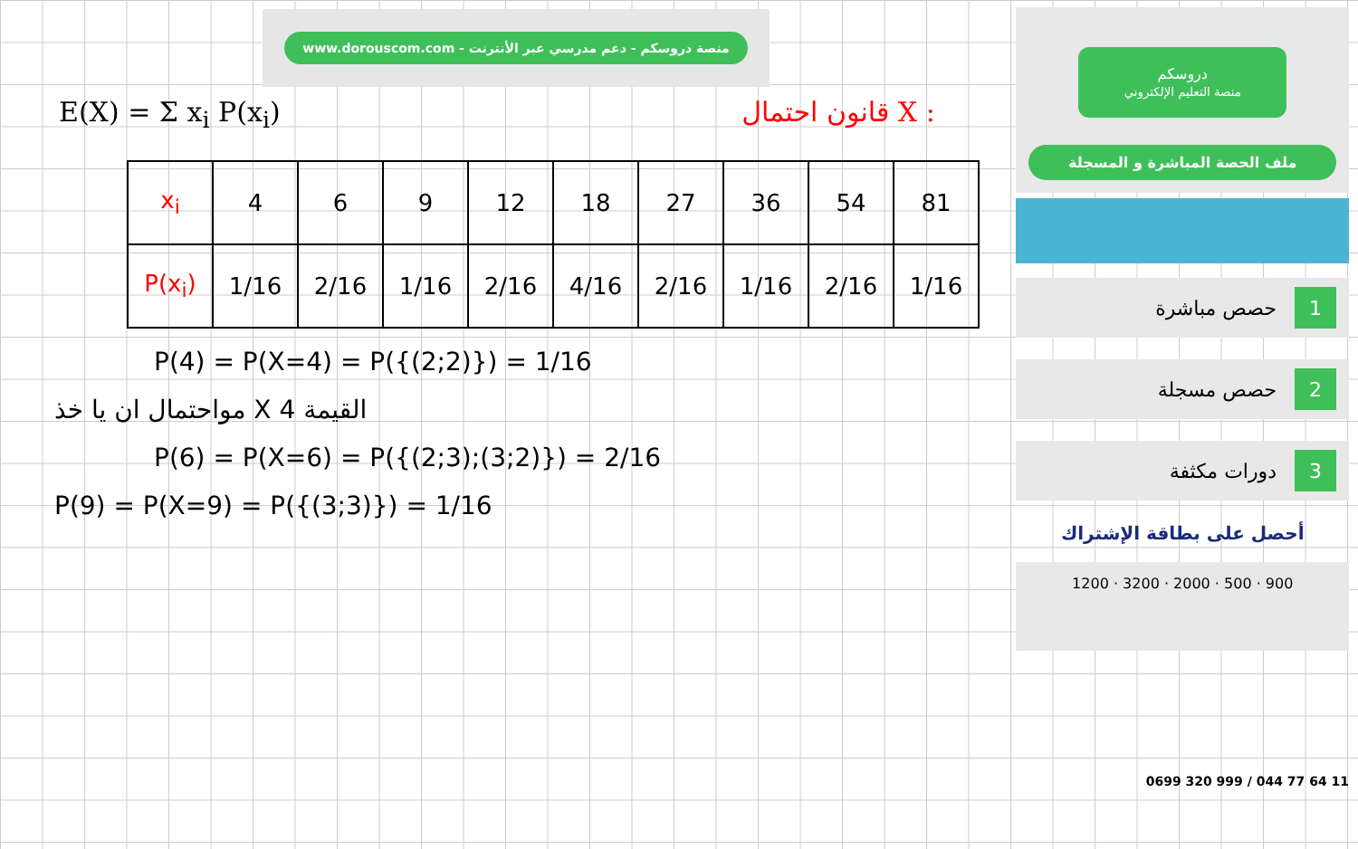www.dorouscom.com - منصة دروسكم - دعم مدرسي عبر الأنترنت
E(X) = Σ x<sub>i</sub> P(x<sub>i</sub>) قانون احتمال X :
| x<sub>i</sub> | 4 | 6 | 9 | 12 | 18 | 27 | 36 | 54 | 81 |
| P(x<sub>i</sub>) | 1/16 | 2/16 | 1/16 | 2/16 | 4/16 | 2/16 | 1/16 | 2/16 | 1/16 |
P(4) = P(X=4) = P({(2;2)}) = 1/16
مواحتمال ان يا خذ X القيمة 4
P(6) = P(X=6) = P({(2;3);(3;2)}) = 2/16
P(9) = P(X=9) = P({(3;3)}) = 1/16
دروسكم
منصة التعليم الإلكتروني
ملف الحصة المباشرة و المسجلة
حصص مباشرة
1
حصص مسجلة
2
دورات مكثفة
3
أحصل على بطاقة الإشتراك
1200 · 3200 · 2000 · 500 · 900
0699 320 999 / 044 77 64 11